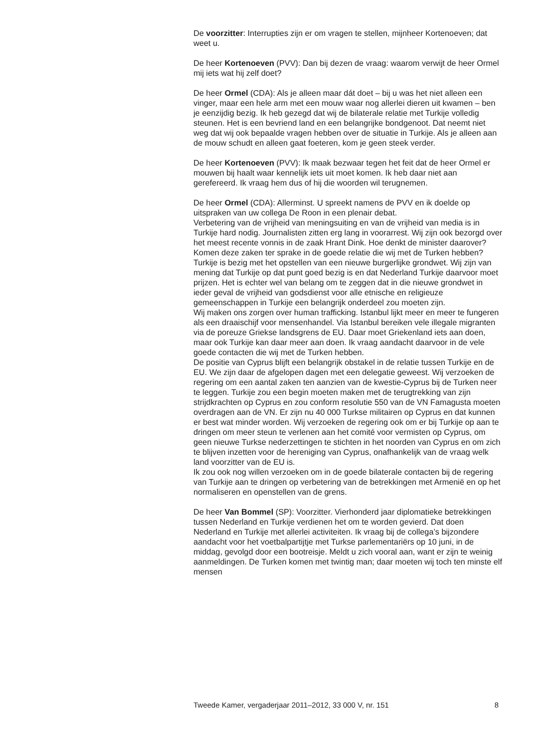De voorzitter: Interrupties zijn er om vragen te stellen, mijnheer Kortenoeven; dat weet u.
De heer Kortenoeven (PVV): Dan bij dezen de vraag: waarom verwijt de heer Ormel mij iets wat hij zelf doet?
De heer Ormel (CDA): Als je alleen maar dát doet – bij u was het niet alleen een vinger, maar een hele arm met een mouw waar nog allerlei dieren uit kwamen – ben je eenzijdig bezig. Ik heb gezegd dat wij de bilaterale relatie met Turkije volledig steunen. Het is een bevriend land en een belangrijke bondgenoot. Dat neemt niet weg dat wij ook bepaalde vragen hebben over de situatie in Turkije. Als je alleen aan de mouw schudt en alleen gaat foeteren, kom je geen steek verder.
De heer Kortenoeven (PVV): Ik maak bezwaar tegen het feit dat de heer Ormel er mouwen bij haalt waar kennelijk iets uit moet komen. Ik heb daar niet aan gerefereerd. Ik vraag hem dus of hij die woorden wil terugnemen.
De heer Ormel (CDA): Allerminst. U spreekt namens de PVV en ik doelde op uitspraken van uw collega De Roon in een plenair debat.
Verbetering van de vrijheid van meningsuiting en van de vrijheid van media is in Turkije hard nodig. Journalisten zitten erg lang in voorarrest. Wij zijn ook bezorgd over het meest recente vonnis in de zaak Hrant Dink. Hoe denkt de minister daarover? Komen deze zaken ter sprake in de goede relatie die wij met de Turken hebben?
Turkije is bezig met het opstellen van een nieuwe burgerlijke grondwet. Wij zijn van mening dat Turkije op dat punt goed bezig is en dat Nederland Turkije daarvoor moet prijzen. Het is echter wel van belang om te zeggen dat in die nieuwe grondwet in ieder geval de vrijheid van godsdienst voor alle etnische en religieuze gemeenschappen in Turkije een belangrijk onderdeel zou moeten zijn.
Wij maken ons zorgen over human trafficking. Istanbul lijkt meer en meer te fungeren als een draaischijf voor mensenhandel. Via Istanbul bereiken vele illegale migranten via de poreuze Griekse landsgrens de EU. Daar moet Griekenland iets aan doen, maar ook Turkije kan daar meer aan doen. Ik vraag aandacht daarvoor in de vele goede contacten die wij met de Turken hebben.
De positie van Cyprus blijft een belangrijk obstakel in de relatie tussen Turkije en de EU. We zijn daar de afgelopen dagen met een delegatie geweest. Wij verzoeken de regering om een aantal zaken ten aanzien van de kwestie-Cyprus bij de Turken neer te leggen. Turkije zou een begin moeten maken met de terugtrekking van zijn strijdkrachten op Cyprus en zou conform resolutie 550 van de VN Famagusta moeten overdragen aan de VN. Er zijn nu 40 000 Turkse militairen op Cyprus en dat kunnen er best wat minder worden. Wij verzoeken de regering ook om er bij Turkije op aan te dringen om meer steun te verlenen aan het comité voor vermisten op Cyprus, om geen nieuwe Turkse nederzettingen te stichten in het noorden van Cyprus en om zich te blijven inzetten voor de hereniging van Cyprus, onafhankelijk van de vraag welk land voorzitter van de EU is.
Ik zou ook nog willen verzoeken om in de goede bilaterale contacten bij de regering van Turkije aan te dringen op verbetering van de betrekkingen met Armenië en op het normaliseren en openstellen van de grens.
De heer Van Bommel (SP): Voorzitter. Vierhonderd jaar diplomatieke betrekkingen tussen Nederland en Turkije verdienen het om te worden gevierd. Dat doen Nederland en Turkije met allerlei activiteiten. Ik vraag bij de collega’s bijzondere aandacht voor het voetbalpartijtje met Turkse parlementariërs op 10 juni, in de middag, gevolgd door een bootreisje. Meldt u zich vooral aan, want er zijn te weinig aanmeldingen. De Turken komen met twintig man; daar moeten wij toch ten minste elf mensen
Tweede Kamer, vergaderjaar 2011–2012, 33 000 V, nr. 151 8